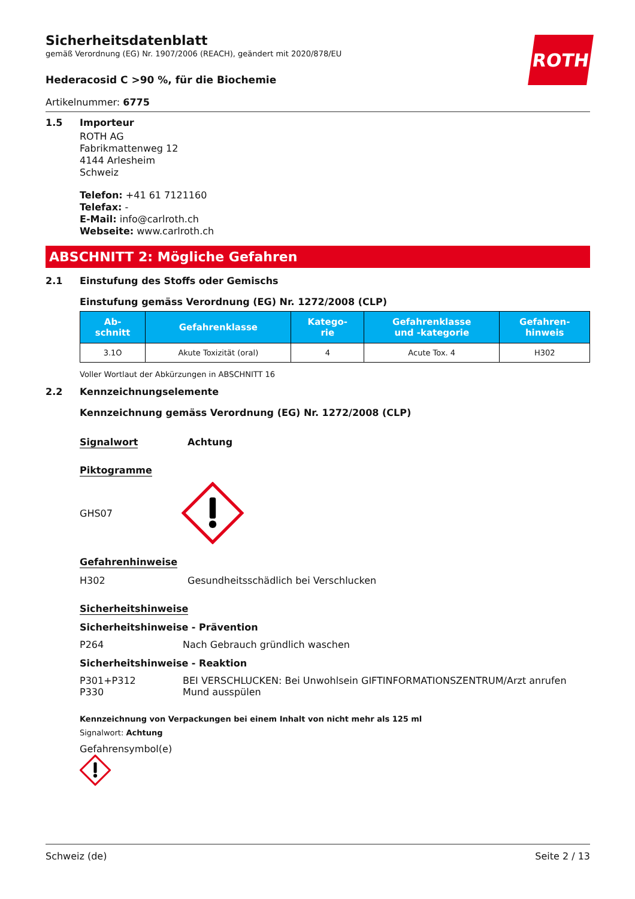ROTH
Sicherheitsdatenblatt
gemäß Verordnung (EG) Nr. 1907/2006 (REACH), geändert mit 2020/878/EU
Hederacosid C >90 %, für die Biochemie
Artikelnummer: 6775
1.5 Importeur
ROTH AG
Fabrikmattenweg 12
4144 Arlesheim
Schweiz
Telefon: +41 61 7121160
Telefax: -
E-Mail: info@carlroth.ch
Webseite: www.carlroth.ch
ABSCHNITT 2: Mögliche Gefahren
2.1 Einstufung des Stoffs oder Gemischs
Einstufung gemäss Verordnung (EG) Nr. 1272/2008 (CLP)
| Ab- schnitt | Gefahrenklasse | Katego- rie | Gefahrenklasse und -kategorie | Gefahren- hinweis |
| --- | --- | --- | --- | --- |
| 3.1O | Akute Toxizität (oral) | 4 | Acute Tox. 4 | H302 |
Voller Wortlaut der Abkürzungen in ABSCHNITT 16
2.2 Kennzeichnungselemente
Kennzeichnung gemäss Verordnung (EG) Nr. 1272/2008 (CLP)
Signalwort Achtung
Piktogramme
GHS07
Gefahrenhinweise
H302 Gesundheitsschädlich bei Verschlucken
Sicherheitshinweise
Sicherheitshinweise - Prävention
P264 Nach Gebrauch gründlich waschen
Sicherheitshinweise - Reaktion
P301+P312
P330
BEI VERSCHLUCKEN: Bei Unwohlsein GIFTINFORMATIONSZENTRUM/Arzt anrufen
Mund ausspülen
Kennzeichnung von Verpackungen bei einem Inhalt von nicht mehr als 125 ml
Signalwort: Achtung
Gefahrensymbol(e)
Schweiz (de) Seite 2 / 13